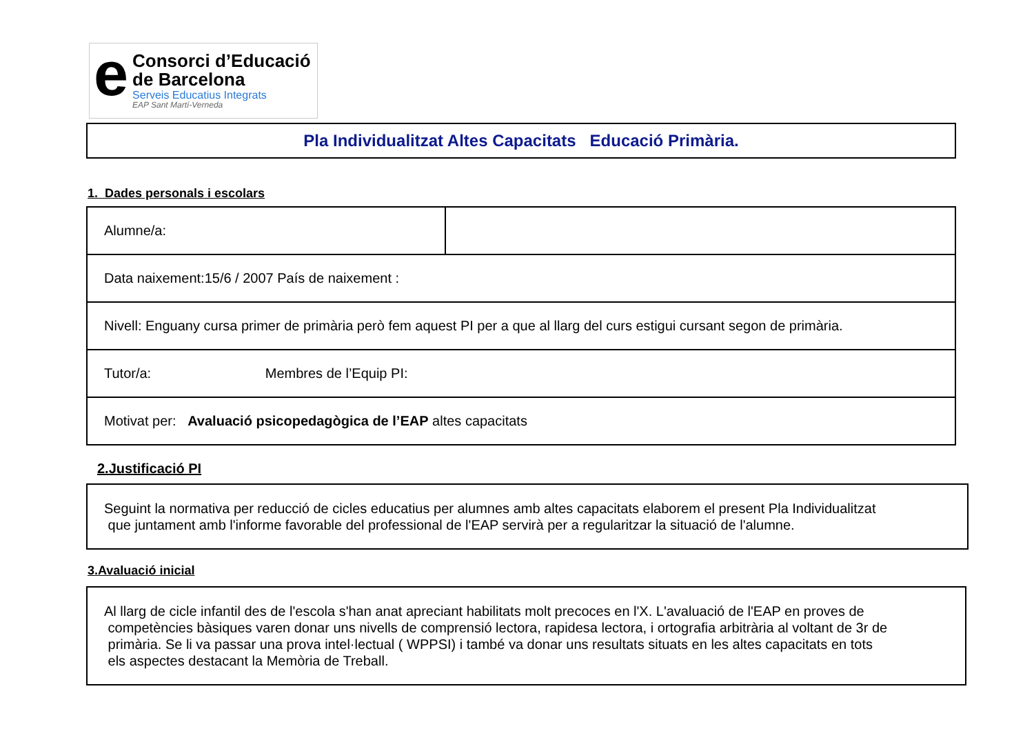e
Consorci d’Educació
de Barcelona
Serveis Educatius Integrats
EAP Sant Martí-Verneda
Pla Individualitzat Altes Capacitats Educació Primària.
1. Dades personals i escolars
| Alumne/a: | |
| Data naixement:15/6 / 2007 País de naixement : | |
| Nivell: Enguany cursa primer de primària però fem aquest PI per a que al llarg del curs estigui cursant segon de primària. | |
| Tutor/a: Membres de l’Equip PI: | |
| Motivat per: Avaluació psicopedagògica de l’EAP altes capacitats | |
2.Justificació PI
Seguint la normativa per reducció de cicles educatius per alumnes amb altes capacitats elaborem el present Pla Individualitzat
que juntament amb l'informe favorable del professional de l'EAP servirà per a regularitzar la situació de l'alumne.
3.Avaluació inicial
Al llarg de cicle infantil des de l'escola s'han anat apreciant habilitats molt precoces en l'X. L'avaluació de l'EAP en proves de
competències bàsiques varen donar uns nivells de comprensió lectora, rapidesa lectora, i ortografia arbitrària al voltant de 3r de
primària. Se li va passar una prova intel·lectual ( WPPSI) i també va donar uns resultats situats en les altes capacitats en tots
els aspectes destacant la Memòria de Treball.